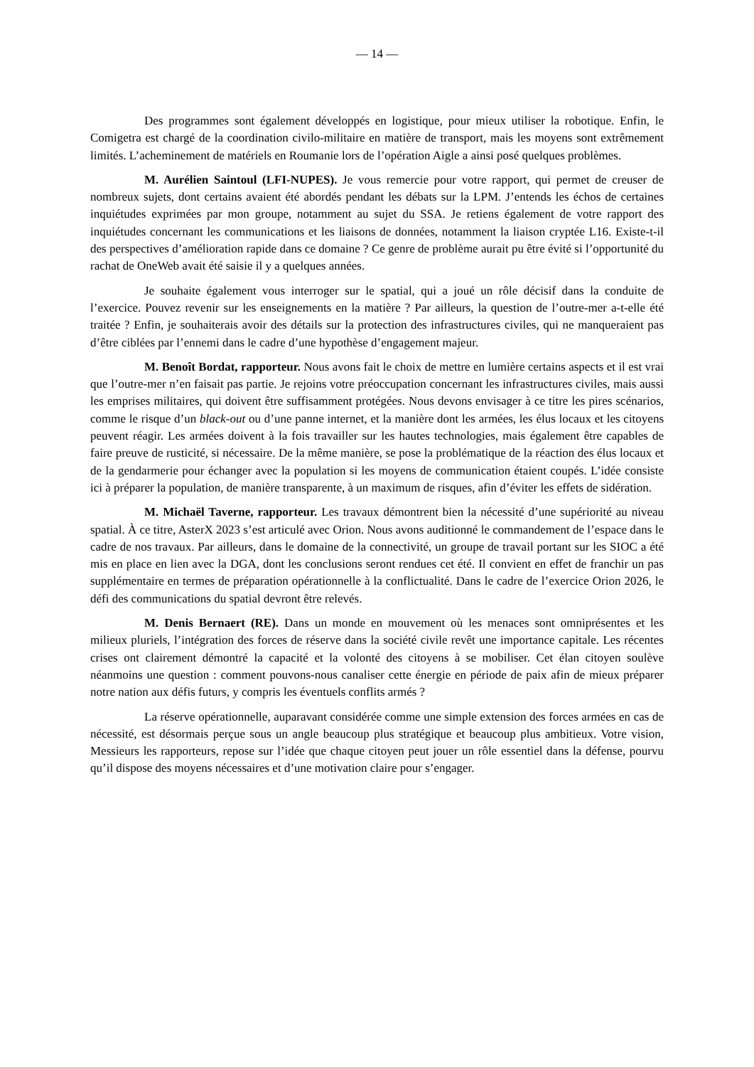— 14 —
Des programmes sont également développés en logistique, pour mieux utiliser la robotique. Enfin, le Comigetra est chargé de la coordination civilo-militaire en matière de transport, mais les moyens sont extrêmement limités. L’acheminement de matériels en Roumanie lors de l’opération Aigle a ainsi posé quelques problèmes.
M. Aurélien Saintoul (LFI-NUPES). Je vous remercie pour votre rapport, qui permet de creuser de nombreux sujets, dont certains avaient été abordés pendant les débats sur la LPM. J’entends les échos de certaines inquiétudes exprimées par mon groupe, notamment au sujet du SSA. Je retiens également de votre rapport des inquiétudes concernant les communications et les liaisons de données, notamment la liaison cryptée L16. Existe-t-il des perspectives d’amélioration rapide dans ce domaine ? Ce genre de problème aurait pu être évité si l’opportunité du rachat de OneWeb avait été saisie il y a quelques années.
Je souhaite également vous interroger sur le spatial, qui a joué un rôle décisif dans la conduite de l’exercice. Pouvez revenir sur les enseignements en la matière ? Par ailleurs, la question de l’outre-mer a-t-elle été traitée ? Enfin, je souhaiterais avoir des détails sur la protection des infrastructures civiles, qui ne manqueraient pas d’être ciblées par l’ennemi dans le cadre d’une hypothèse d’engagement majeur.
M. Benoît Bordat, rapporteur. Nous avons fait le choix de mettre en lumière certains aspects et il est vrai que l’outre-mer n’en faisait pas partie. Je rejoins votre préoccupation concernant les infrastructures civiles, mais aussi les emprises militaires, qui doivent être suffisamment protégées. Nous devons envisager à ce titre les pires scénarios, comme le risque d’un black-out ou d’une panne internet, et la manière dont les armées, les élus locaux et les citoyens peuvent réagir. Les armées doivent à la fois travailler sur les hautes technologies, mais également être capables de faire preuve de rusticité, si nécessaire. De la même manière, se pose la problématique de la réaction des élus locaux et de la gendarmerie pour échanger avec la population si les moyens de communication étaient coupés. L’idée consiste ici à préparer la population, de manière transparente, à un maximum de risques, afin d’éviter les effets de sidération.
M. Michaël Taverne, rapporteur. Les travaux démontrent bien la nécessité d’une supériorité au niveau spatial. À ce titre, AsterX 2023 s’est articulé avec Orion. Nous avons auditionné le commandement de l’espace dans le cadre de nos travaux. Par ailleurs, dans le domaine de la connectivité, un groupe de travail portant sur les SIOC a été mis en place en lien avec la DGA, dont les conclusions seront rendues cet été. Il convient en effet de franchir un pas supplémentaire en termes de préparation opérationnelle à la conflictualité. Dans le cadre de l’exercice Orion 2026, le défi des communications du spatial devront être relevés.
M. Denis Bernaert (RE). Dans un monde en mouvement où les menaces sont omniprésentes et les milieux pluriels, l’intégration des forces de réserve dans la société civile revêt une importance capitale. Les récentes crises ont clairement démontré la capacité et la volonté des citoyens à se mobiliser. Cet élan citoyen soulève néanmoins une question : comment pouvons-nous canaliser cette énergie en période de paix afin de mieux préparer notre nation aux défis futurs, y compris les éventuels conflits armés ?
La réserve opérationnelle, auparavant considérée comme une simple extension des forces armées en cas de nécessité, est désormais perçue sous un angle beaucoup plus stratégique et beaucoup plus ambitieux. Votre vision, Messieurs les rapporteurs, repose sur l’idée que chaque citoyen peut jouer un rôle essentiel dans la défense, pourvu qu’il dispose des moyens nécessaires et d’une motivation claire pour s’engager.